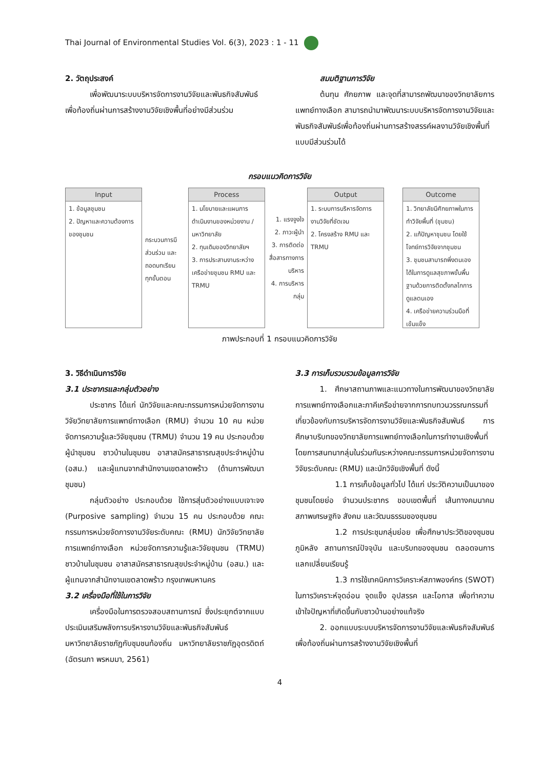Thai Journal of Environmental Studies Vol. 6(3), 2023 : 1 - 11
2. วัตถุประสงค์
เพื่อพัฒนาระบบบริหารจัดการงานวิจัยและพันธกิจสัมพันธ์เพื่อท้องถิ่นผ่านการสร้างงานวิจัยเชิงพื้นที่อย่างมีส่วนร่วม
สมมติฐานการวิจัย
ต้นทุน ศักยภาพ และจุดที่สามารถพัฒนาของวิทยาลัยการแพทย์ทางเลือก สามารถนำมาพัฒนาระบบบริหารจัดการงานวิจัยและพันธกิจสัมพันธ์เพื่อท้องถิ่นผ่านการสร้างสรรค์ผลงานวิจัยเชิงพื้นที่แบบมีส่วนร่วมได้
กรอบแนวคิดการวิจัย
Input
1. ข้อมูลชุมชน
2. ปัญหาและความต้องการของชุมชน
กระบวนการมีส่วนร่วม และถอดบทเรียน ทุกขั้นตอน
Process
1. นโยบายและแผนการดำเนินงานของหน่วยงาน / มหาวิทยาลัย
2. ทุนเดิมของวิทยาลัยฯ
3. การประสานงานระหว่างเครือข่ายชุมชน RMU และ TRMU
1. แรงจูงใจ
2. ภาวะผู้นำ
3. การติดต่อสื่อสารทางการบริหาร
4. การบริหารกลุ่ม
Output
1. ระบบการบริหารจัดการงานวิจัยที่ชัดเจน
2. โครงสร้าง RMU และ TRMU
Outcome
1. วิทยาลัยมีศักยภาพในการทำวิจัยพื้นที่ (ชุมชน)
2. แก้ปัญหาชุมชน โดยใช้โจทย์การวิจัยจากชุมชน
3. ชุมชนสามารถพึ่งตนเองได้ในการดูแลสุขภาพขั้นพื้นฐานด้วยการติดตั้งกลไกการดูแลตนเอง
4. เครือข่ายความร่วมมือที่เข้มแข็ง
ภาพประกอบที่ 1 กรอบแนวคิดการวิจัย
3. วิธีดำเนินการวิจัย
3.1 ประชากรและกลุ่มตัวอย่าง
ประชากร ได้แก่ นักวิจัยและคณะกรรมการหน่วยจัดการงานวิจัยวิทยาลัยการแพทย์ทางเลือก (RMU) จำนวน 10 คน หน่วยจัดการความรู้และวิจัยชุมชน (TRMU) จำนวน 19 คน ประกอบด้วย ผู้นำชุมชน ชาวบ้านในชุมชน อาสาสมัครสาธารณสุขประจำหมู่บ้าน (อสม.) และผู้แทนจากสำนักงานเขตลาดพร้าว (ด้านการพัฒนาชุมชน)
กลุ่มตัวอย่าง ประกอบด้วย ใช้การสุ่มตัวอย่างแบบเจาะจง (Purposive sampling) จำนวน 15 คน ประกอบด้วย คณะกรรมการหน่วยจัดการงานวิจัยระดับคณะ (RMU) นักวิจัยวิทยาลัยการแพทย์ทางเลือก หน่วยจัดการความรู้และวิจัยชุมชน (TRMU) ชาวบ้านในชุมชน อาสาสมัครสาธารณสุขประจำหมู่บ้าน (อสม.) และผู้แทนจากสำนักงานเขตลาดพร้าว กรุงเทพมหานคร
3.2 เครื่องมือที่ใช้ในการวิจัย
เครื่องมือในการตรวจสอบสถานการณ์ ซึ่งประยุกต์จากแบบประเมินเสริมพลังการบริหารงานวิจัยและพันธกิจสัมพันธ์มหาวิทยาลัยราชภัฏกับชุมชนท้องถิ่น มหาวิทยาลัยราชภัฏอุตรดิตถ์ (ฉัตรนภา พรหมมา, 2561)
3.3 การเก็บรวบรวมข้อมูลการวิจัย
1. ศึกษาสถานภาพและแนวทางในการพัฒนาของวิทยาลัยการแพทย์ทางเลือกและภาคีเครือข่ายจากการทบทวนวรรณกรรมที่เกี่ยวข้องกับการบริหารจัดการงานวิจัยและพันธกิจสัมพันธ์ การศึกษาบริบทของวิทยาลัยการแพทย์ทางเลือกในการทำงานเชิงพื้นที่ โดยการสนทนากลุ่มในร่วมกันระหว่างคณะกรรมการหน่วยจัดการงานวิจัยระดับคณะ (RMU) และนักวิจัยเชิงพื้นที่ ดังนี้
1.1 การเก็บข้อมูลทั่วไป ได้แก่ ประวัติความเป็นมาของชุมชนโดยย่อ จำนวนประชากร ขอบเขตพื้นที่ เส้นทางคมนาคม สภาพเศรษฐกิจ สังคม และวัฒนธรรมของชุมชน
1.2 การประชุมกลุ่มย่อย เพื่อศึกษาประวัติของชุมชน ภูมิหลัง สถานการณ์ปัจจุบัน และบริบทของชุมชน ตลอดจนการแลกเปลี่ยนเรียนรู้
1.3 การใช้เทคนิคการวิเคราะห์สภาพองค์กร (SWOT) ในการวิเคราะห์จุดอ่อน จุดแข็ง อุปสรรค และโอกาส เพื่อทำความเข้าใจปัญหาที่เกิดขึ้นกับชาวบ้านอย่างแท้จริง
2. ออกแบบระบบบริหารจัดการงานวิจัยและพันธกิจสัมพันธ์เพื่อท้องถิ่นผ่านการสร้างงานวิจัยเชิงพื้นที่
4